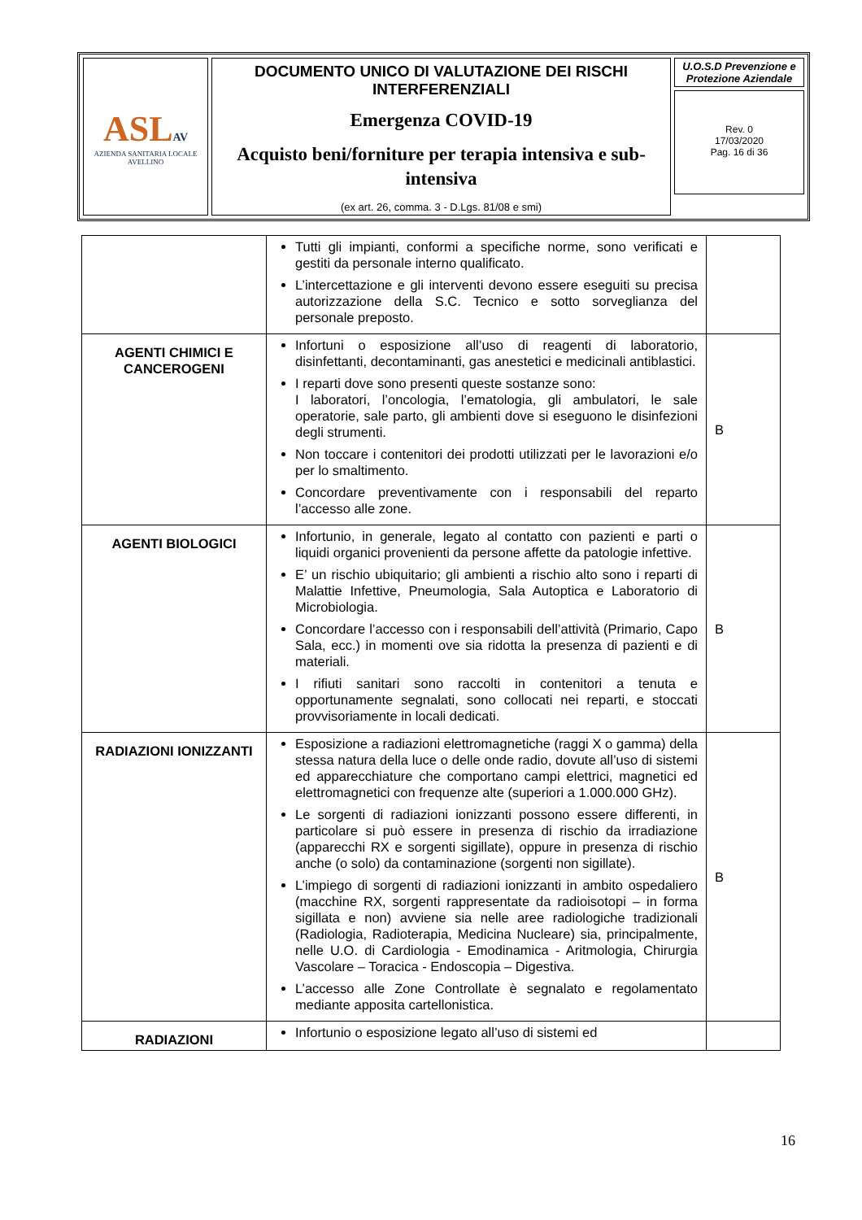| ASL AV AZIENDA SANITARIA LOCALE AVELLINO | DOCUMENTO UNICO DI VALUTAZIONE DEI RISCHI INTERFERENZIALI Emergenza COVID-19 Acquisto beni/forniture per terapia intensiva e sub-intensiva (ex art. 26, comma. 3 - D.Lgs. 81/08 e smi) | U.O.S.D Prevenzione e Protezione Aziendale Rev. 0 17/03/2020 Pag. 16 di 36 |
| | Tutti gli impianti, conformi a specifiche norme, sono verificati e gestiti da personale interno qualificato. L’intercettazione e gli interventi devono essere eseguiti su precisa autorizzazione della S.C. Tecnico e sotto sorveglianza del personale preposto. | |
| AGENTI CHIMICI E CANCEROGENI | Infortuni o esposizione all’uso di reagenti di laboratorio, disinfettanti, decontaminanti, gas anestetici e medicinali antiblastici. I reparti dove sono presenti queste sostanze sono: I laboratori, l’oncologia, l’ematologia, gli ambulatori, le sale operatorie, sale parto, gli ambienti dove si eseguono le disinfezioni degli strumenti. Non toccare i contenitori dei prodotti utilizzati per le lavorazioni e/o per lo smaltimento. Concordare preventivamente con i responsabili del reparto l’accesso alle zone. | B |
| AGENTI BIOLOGICI | Infortunio, in generale, legato al contatto con pazienti e parti o liquidi organici provenienti da persone affette da patologie infettive. E’ un rischio ubiquitario; gli ambienti a rischio alto sono i reparti di Malattie Infettive, Pneumologia, Sala Autoptica e Laboratorio di Microbiologia. Concordare l’accesso con i responsabili dell’attività (Primario, Capo Sala, ecc.) in momenti ove sia ridotta la presenza di pazienti e di materiali. I rifiuti sanitari sono raccolti in contenitori a tenuta e opportunamente segnalati, sono collocati nei reparti, e stoccati provvisoriamente in locali dedicati. | B |
| RADIAZIONI IONIZZANTI | Esposizione a radiazioni elettromagnetiche (raggi X o gamma) della stessa natura della luce o delle onde radio, dovute all’uso di sistemi ed apparecchiature che comportano campi elettrici, magnetici ed elettromagnetici con frequenze alte (superiori a 1.000.000 GHz). Le sorgenti di radiazioni ionizzanti possono essere differenti, in particolare si può essere in presenza di rischio da irradiazione (apparecchi RX e sorgenti sigillate), oppure in presenza di rischio anche (o solo) da contaminazione (sorgenti non sigillate). L’impiego di sorgenti di radiazioni ionizzanti in ambito ospedaliero (macchine RX, sorgenti rappresentate da radioisotopi – in forma sigillata e non) avviene sia nelle aree radiologiche tradizionali (Radiologia, Radioterapia, Medicina Nucleare) sia, principalmente, nelle U.O. di Cardiologia - Emodinamica - Aritmologia, Chirurgia Vascolare – Toracica - Endoscopia – Digestiva. L’accesso alle Zone Controllate è segnalato e regolamentato mediante apposita cartellonistica. | B |
| RADIAZIONI | Infortunio o esposizione legato all’uso di sistemi ed | |
16